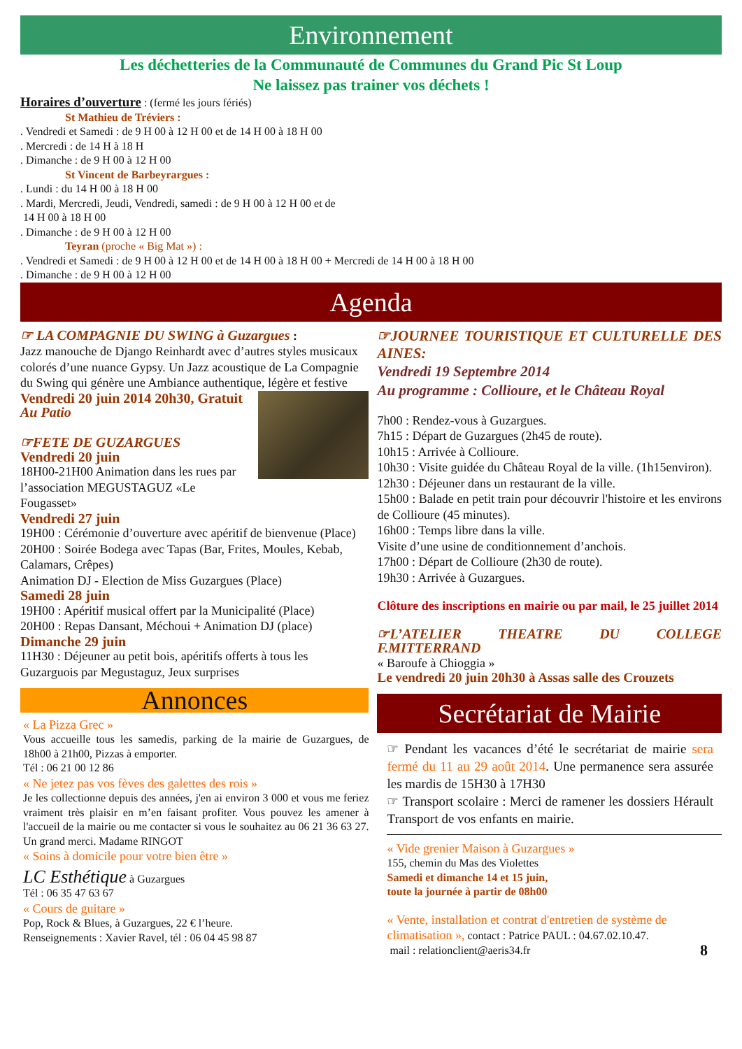Environnement
Les déchetteries de la Communauté de Communes du Grand Pic St Loup
Ne laissez pas trainer vos déchets !
Horaires d’ouverture : (fermé les jours fériés)
St Mathieu de Tréviers :
. Vendredi et Samedi : de 9 H 00 à 12 H 00 et de 14 H 00 à 18 H 00
. Mercredi : de 14 H à 18 H
. Dimanche : de 9 H 00 à 12 H 00
St Vincent de Barbeyrargues :
. Lundi : du 14 H 00 à 18 H 00
. Mardi, Mercredi, Jeudi, Vendredi, samedi : de 9 H 00 à 12 H 00 et de
14 H 00 à 18 H 00
. Dimanche : de 9 H 00 à 12 H 00
Teyran (proche « Big Mat ») :
. Vendredi et Samedi : de 9 H 00 à 12 H 00 et de 14 H 00 à 18 H 00 + Mercredi de 14 H 00 à 18 H 00
. Dimanche : de 9 H 00 à 12 H 00
Agenda
☞ LA COMPAGNIE DU SWING à Guzargues :
Jazz manouche de Django Reinhardt avec d’autres styles musicaux colorés d’une nuance Gypsy. Un Jazz acoustique de La Compagnie du Swing qui génère une Ambiance authentique, légère et festive
Vendredi 20 juin 2014 20h30, Gratuit
Au Patio
☞FETE DE GUZARGUES
Vendredi 20 juin
18H00-21H00 Animation dans les rues par l’association MEGUSTAGUZ «Le Fougasset»
Vendredi 27 juin
19H00 : Cérémonie d’ouverture avec apéritif de bienvenue (Place)
20H00 : Soirée Bodega avec Tapas (Bar, Frites, Moules, Kebab, Calamars, Crêpes)
Animation DJ - Election de Miss Guzargues (Place)
Samedi 28 juin
19H00 : Apéritif musical offert par la Municipalité (Place)
20H00 : Repas Dansant, Méchoui + Animation DJ (place)
Dimanche 29 juin
11H30 : Déjeuner au petit bois, apéritifs offerts à tous les Guzarguois par Megustaguz, Jeux surprises
Annonces
« La Pizza Grec »
Vous accueille tous les samedis, parking de la mairie de Guzargues, de 18h00 à 21h00, Pizzas à emporter.
Tél : 06 21 00 12 86
« Ne jetez pas vos fèves des galettes des rois »
Je les collectionne depuis des années, j'en ai environ 3 000 et vous me feriez vraiment très plaisir en m’en faisant profiter. Vous pouvez les amener à l'accueil de la mairie ou me contacter si vous le souhaitez au 06 21 36 63 27. Un grand merci. Madame RINGOT
« Soins à domicile pour votre bien être »
LC Esthétique à Guzargues
Tél : 06 35 47 63 67
« Cours de guitare »
Pop, Rock & Blues, à Guzargues, 22 € l’heure.
Renseignements : Xavier Ravel, tél : 06 04 45 98 87
☞JOURNEE TOURISTIQUE ET CULTURELLE DES AINES:
Vendredi 19 Septembre 2014
Au programme : Collioure, et le Château Royal
7h00 : Rendez-vous à Guzargues.
7h15 : Départ de Guzargues (2h45 de route).
10h15 : Arrivée à Collioure.
10h30 : Visite guidée du Château Royal de la ville. (1h15environ).
12h30 : Déjeuner dans un restaurant de la ville.
15h00 : Balade en petit train pour découvrir l'histoire et les environs de Collioure (45 minutes).
16h00 : Temps libre dans la ville.
Visite d’une usine de conditionnement d’anchois.
17h00 : Départ de Collioure (2h30 de route).
19h30 : Arrivée à Guzargues.
Clôture des inscriptions en mairie ou par mail, le 25 juillet 2014
☞L’ATELIER THEATRE DU COLLEGE F.MITTERRAND
« Baroufe à Chioggia »
Le vendredi 20 juin 20h30 à Assas salle des Crouzets
Secrétariat de Mairie
☞ Pendant les vacances d’été le secrétariat de mairie sera fermé du 11 au 29 août 2014. Une permanence sera assurée les mardis de 15H30 à 17H30
☞ Transport scolaire : Merci de ramener les dossiers Hérault Transport de vos enfants en mairie.
« Vide grenier Maison à Guzargues »
155, chemin du Mas des Violettes
Samedi et dimanche 14 et 15 juin,
toute la journée à partir de 08h00
« Vente, installation et contrat d'entretien de système de climatisation », contact : Patrice PAUL : 04.67.02.10.47.
mail : relationclient@aeris34.fr 8